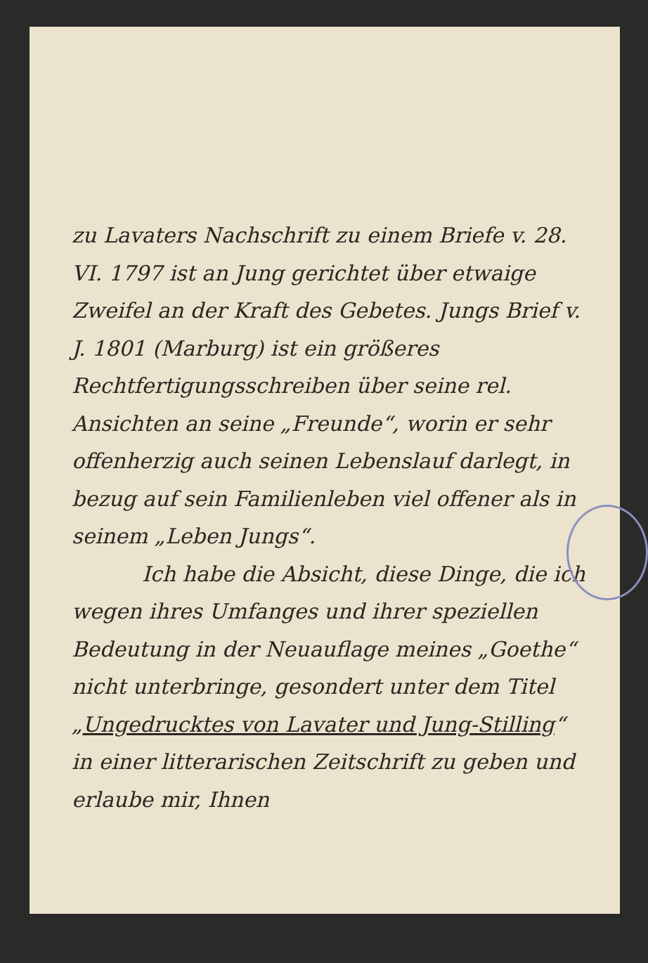zu Lavaters Nachschrift zu einem Briefe v. 28. VI. 1797 ist an Jung gerichtet über etwaige Zweifel an der Kraft des Gebetes. Jungs Brief v. J. 1801 (Marburg) ist ein größeres Rechtfertigungsschreiben über seine rel. Ansichten an seine „Freunde“, worin er sehr offenherzig auch seinen Lebenslauf darlegt, in bezug auf sein Familienleben viel offener als in seinem „Leben Jungs“.
Ich habe die Absicht, diese Dinge, die ich wegen ihres Umfanges und ihrer speziellen Bedeutung in der Neuauflage meines „Goethe“ nicht unterbringe, gesondert unter dem Titel „Ungedrucktes von Lavater und Jung-Stilling“ in einer litterarischen Zeitschrift zu geben und erlaube mir, Ihnen